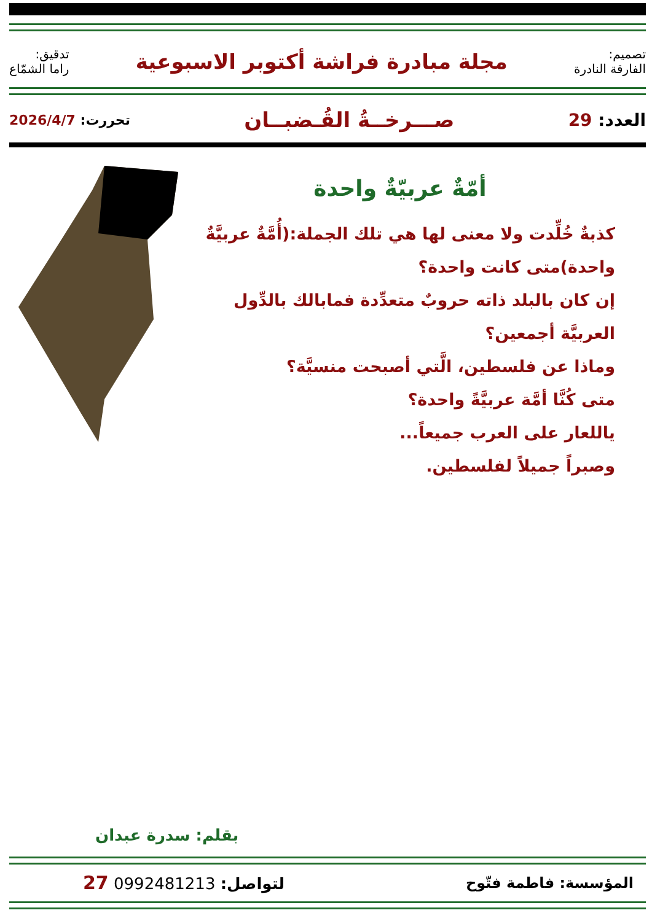تصميم:
الفارقة النادرة
مجلة مبادرة فراشة أكتوبر الاسبوعية
تدقيق:
راما الشمّاع
العدد: 29
صـــرخــةُ القُـضبــان
تحررت: 2026/4/7
أمّةٌ عربيّةٌ واحدة
كذبةٌ خُلِّدت ولا معنى لها هي تلك الجملة:(أُمَّةٌ عربيَّةٌ واحدة)متى كانت واحدة؟
إن كان بالبلد ذاته حروبٌ متعدِّدة فمابالك بالدِّول العربيَّة أجمعين؟
وماذا عن فلسطين، الَّتي أصبحت منسيَّة؟
متى كُنَّا أمَّة عربيَّةً واحدة؟
ياللعار على العرب جميعاً...
وصبراً جميلاً لفلسطين.
بقلم: سدرة عبدان
المؤسسة: فاطمة فتّوح لتواصل: 0992481213 27